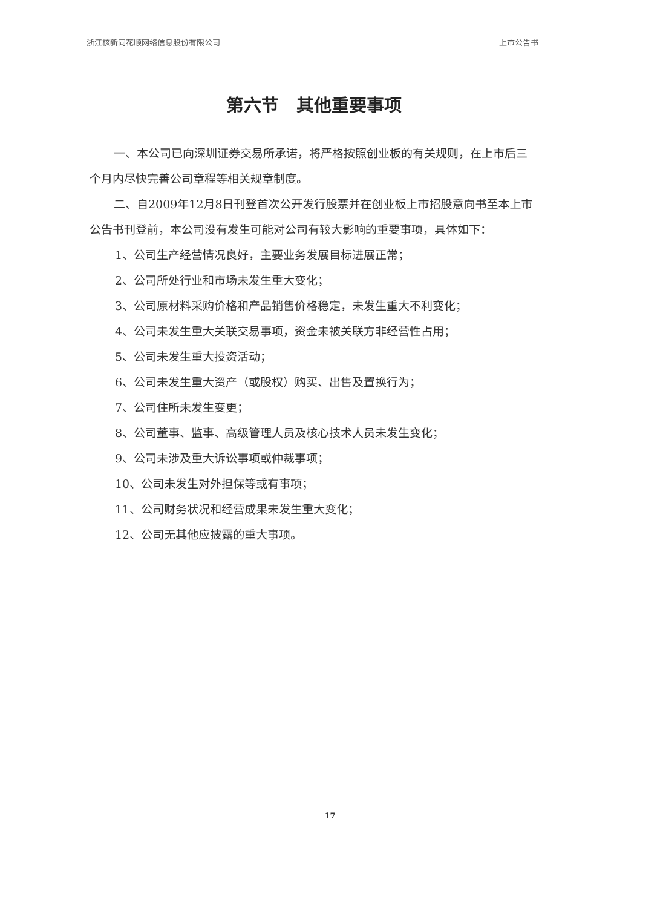浙江核新同花顺网络信息股份有限公司 上市公告书
第六节　其他重要事项
一、本公司已向深圳证券交易所承诺，将严格按照创业板的有关规则，在上市后三个月内尽快完善公司章程等相关规章制度。
二、自2009年12月8日刊登首次公开发行股票并在创业板上市招股意向书至本上市公告书刊登前，本公司没有发生可能对公司有较大影响的重要事项，具体如下：
1、公司生产经营情况良好，主要业务发展目标进展正常；
2、公司所处行业和市场未发生重大变化；
3、公司原材料采购价格和产品销售价格稳定，未发生重大不利变化；
4、公司未发生重大关联交易事项，资金未被关联方非经营性占用；
5、公司未发生重大投资活动；
6、公司未发生重大资产（或股权）购买、出售及置换行为；
7、公司住所未发生变更；
8、公司董事、监事、高级管理人员及核心技术人员未发生变化；
9、公司未涉及重大诉讼事项或仲裁事项；
10、公司未发生对外担保等或有事项；
11、公司财务状况和经营成果未发生重大变化；
12、公司无其他应披露的重大事项。
17